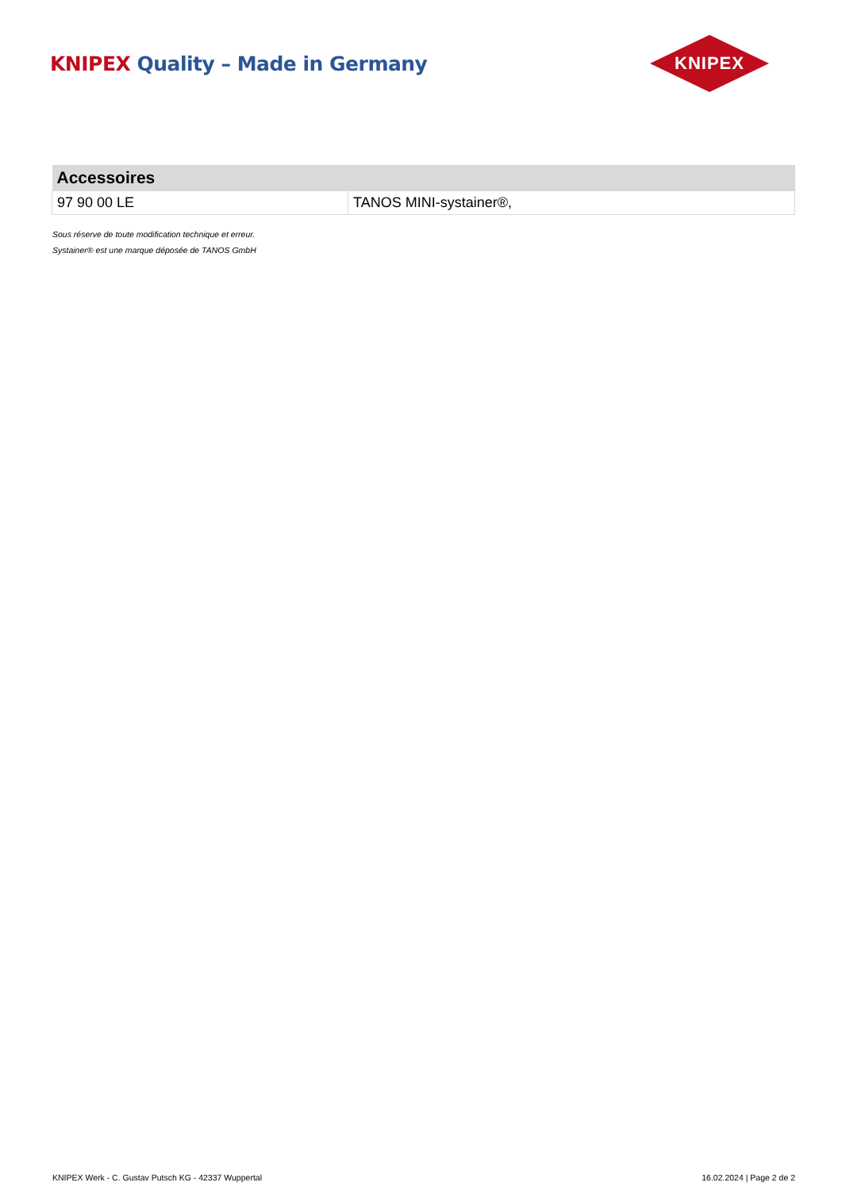KNIPEX Quality – Made in Germany
KNIPEX
| Accessoires | |
| --- | --- |
| 97 90 00 LE | TANOS MINI-systainer®, |
Sous réserve de toute modification technique et erreur.
Systainer® est une marque déposée de TANOS GmbH
KNIPEX Werk - C. Gustav Putsch KG - 42337 Wuppertal 16.02.2024 | Page 2 de 2